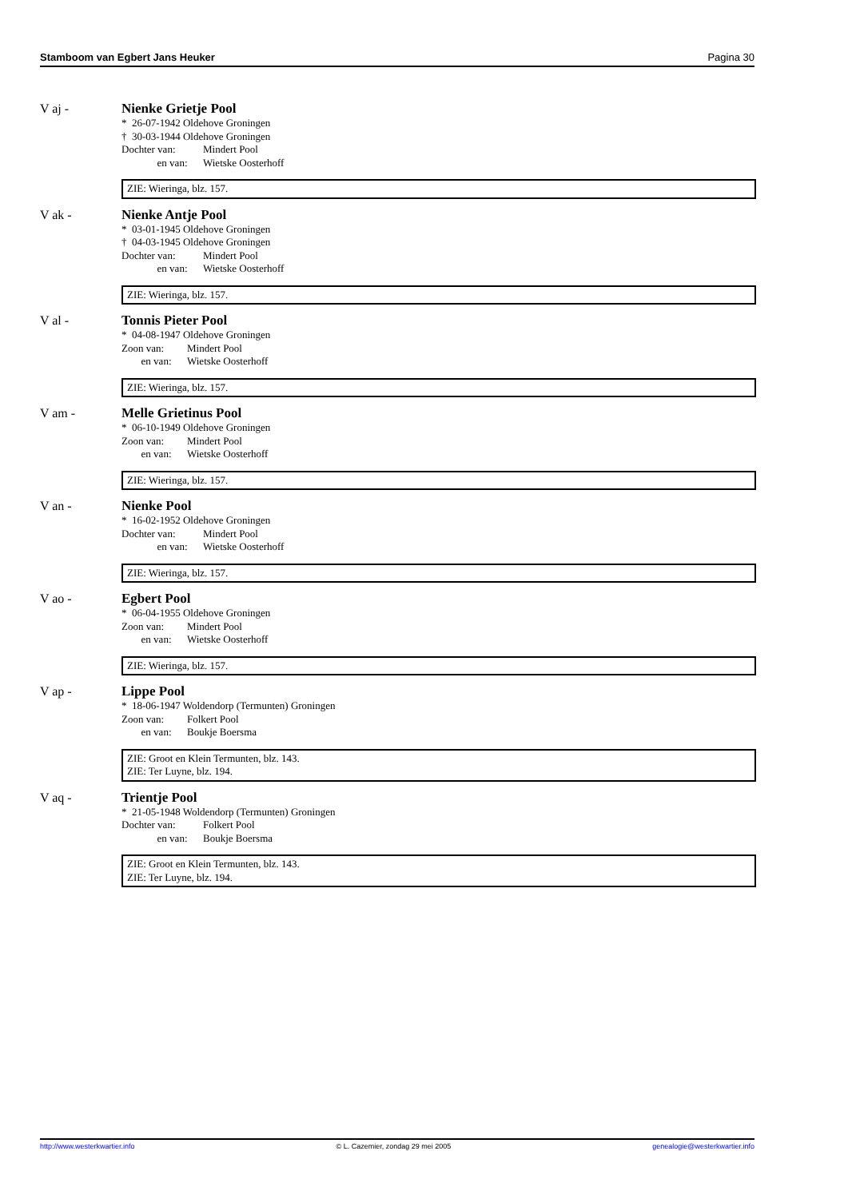Stamboom van Egbert Jans Heuker Pagina 30
V aj - Nienke Grietje Pool
* 26-07-1942 Oldehove Groningen
† 30-03-1944 Oldehove Groningen
Dochter van: Mindert Pool
en van: Wietske Oosterhoff
ZIE: Wieringa, blz. 157.
V ak - Nienke Antje Pool
* 03-01-1945 Oldehove Groningen
† 04-03-1945 Oldehove Groningen
Dochter van: Mindert Pool
en van: Wietske Oosterhoff
ZIE: Wieringa, blz. 157.
V al - Tonnis Pieter Pool
* 04-08-1947 Oldehove Groningen
Zoon van: Mindert Pool
en van: Wietske Oosterhoff
ZIE: Wieringa, blz. 157.
V am - Melle Grietinus Pool
* 06-10-1949 Oldehove Groningen
Zoon van: Mindert Pool
en van: Wietske Oosterhoff
ZIE: Wieringa, blz. 157.
V an - Nienke Pool
* 16-02-1952 Oldehove Groningen
Dochter van: Mindert Pool
en van: Wietske Oosterhoff
ZIE: Wieringa, blz. 157.
V ao - Egbert Pool
* 06-04-1955 Oldehove Groningen
Zoon van: Mindert Pool
en van: Wietske Oosterhoff
ZIE: Wieringa, blz. 157.
V ap - Lippe Pool
* 18-06-1947 Woldendorp (Termunten) Groningen
Zoon van: Folkert Pool
en van: Boukje Boersma
ZIE: Groot en Klein Termunten, blz. 143.
ZIE: Ter Luyne, blz. 194.
V aq - Trientje Pool
* 21-05-1948 Woldendorp (Termunten) Groningen
Dochter van: Folkert Pool
en van: Boukje Boersma
ZIE: Groot en Klein Termunten, blz. 143.
ZIE: Ter Luyne, blz. 194.
http://www.westerkwartier.info © L. Cazemier, zondag 29 mei 2005 genealogie@westerkwartier.info